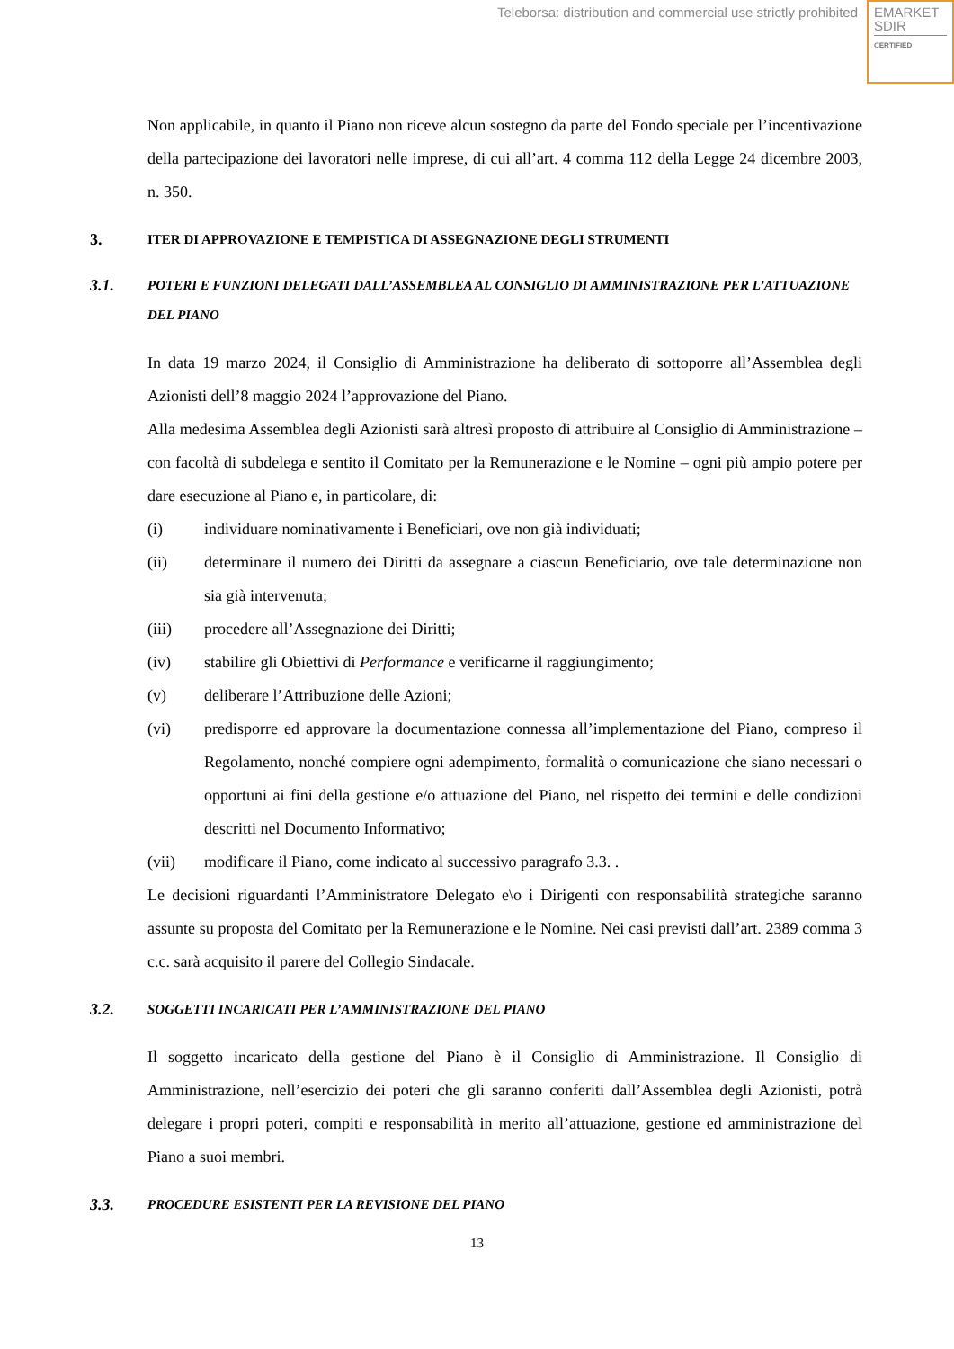Teleborsa: distribution and commercial use strictly prohibited
EMARKET
SDIR
CERTIFIED
Non applicabile, in quanto il Piano non riceve alcun sostegno da parte del Fondo speciale per l’incentivazione della partecipazione dei lavoratori nelle imprese, di cui all’art. 4 comma 112 della Legge 24 dicembre 2003, n. 350.
3. ITER DI APPROVAZIONE E TEMPISTICA DI ASSEGNAZIONE DEGLI STRUMENTI
3.1. POTERI E FUNZIONI DELEGATI DALL’ASSEMBLEA AL CONSIGLIO DI AMMINISTRAZIONE PER L’ATTUAZIONE DEL PIANO
In data 19 marzo 2024, il Consiglio di Amministrazione ha deliberato di sottoporre all’Assemblea degli Azionisti dell’8 maggio 2024 l’approvazione del Piano.
Alla medesima Assemblea degli Azionisti sarà altresì proposto di attribuire al Consiglio di Amministrazione – con facoltà di subdelega e sentito il Comitato per la Remunerazione e le Nomine – ogni più ampio potere per dare esecuzione al Piano e, in particolare, di:
(i) individuare nominativamente i Beneficiari, ove non già individuati;
(ii) determinare il numero dei Diritti da assegnare a ciascun Beneficiario, ove tale determinazione non sia già intervenuta;
(iii) procedere all’Assegnazione dei Diritti;
(iv) stabilire gli Obiettivi di Performance e verificarne il raggiungimento;
(v) deliberare l’Attribuzione delle Azioni;
(vi) predisporre ed approvare la documentazione connessa all’implementazione del Piano, compreso il Regolamento, nonché compiere ogni adempimento, formalità o comunicazione che siano necessari o opportuni ai fini della gestione e/o attuazione del Piano, nel rispetto dei termini e delle condizioni descritti nel Documento Informativo;
(vii) modificare il Piano, come indicato al successivo paragrafo 3.3. .
Le decisioni riguardanti l’Amministratore Delegato e\o i Dirigenti con responsabilità strategiche saranno assunte su proposta del Comitato per la Remunerazione e le Nomine. Nei casi previsti dall’art. 2389 comma 3 c.c. sarà acquisito il parere del Collegio Sindacale.
3.2. SOGGETTI INCARICATI PER L’AMMINISTRAZIONE DEL PIANO
Il soggetto incaricato della gestione del Piano è il Consiglio di Amministrazione. Il Consiglio di Amministrazione, nell’esercizio dei poteri che gli saranno conferiti dall’Assemblea degli Azionisti, potrà delegare i propri poteri, compiti e responsabilità in merito all’attuazione, gestione ed amministrazione del Piano a suoi membri.
3.3. PROCEDURE ESISTENTI PER LA REVISIONE DEL PIANO
13